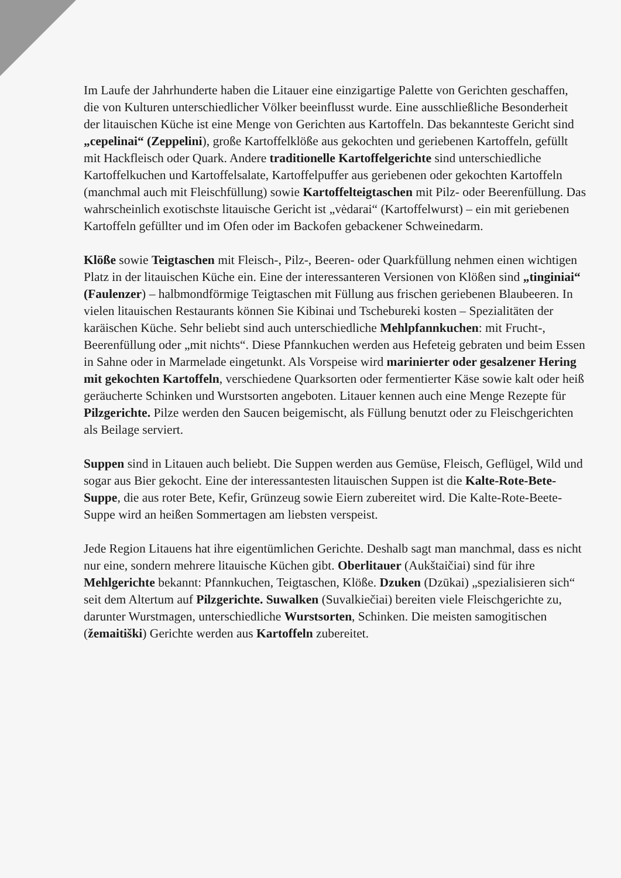Im Laufe der Jahrhunderte haben die Litauer eine einzigartige Palette von Gerichten geschaffen, die von Kulturen unterschiedlicher Völker beeinflusst wurde. Eine ausschließliche Besonderheit der litauischen Küche ist eine Menge von Gerichten aus Kartoffeln. Das bekannteste Gericht sind „cepelinai“ (Zeppelini), große Kartoffelklöße aus gekochten und geriebenen Kartoffeln, gefüllt mit Hackfleisch oder Quark. Andere traditionelle Kartoffelgerichte sind unterschiedliche Kartoffelkuchen und Kartoffelsalate, Kartoffelpuffer aus geriebenen oder gekochten Kartoffeln (manchmal auch mit Fleischfüllung) sowie Kartoffelteigtaschen mit Pilz- oder Beerenfüllung. Das wahrscheinlich exotischste litauische Gericht ist „vėdarai“ (Kartoffelwurst) – ein mit geriebenen Kartoffeln gefüllter und im Ofen oder im Backofen gebackener Schweinedarm.
Klöße sowie Teigtaschen mit Fleisch-, Pilz-, Beeren- oder Quarkfüllung nehmen einen wichtigen Platz in der litauischen Küche ein. Eine der interessanteren Versionen von Klößen sind „tinginiai“ (Faulenzer) – halbmondförmige Teigtaschen mit Füllung aus frischen geriebenen Blaubeeren. In vielen litauischen Restaurants können Sie Kibinai und Tschebureki kosten – Spezialitäten der karäischen Küche. Sehr beliebt sind auch unterschiedliche Mehlpfannkuchen: mit Frucht-, Beerenfüllung oder „mit nichts“. Diese Pfannkuchen werden aus Hefeteig gebraten und beim Essen in Sahne oder in Marmelade eingetunkt. Als Vorspeise wird marinierter oder gesalzener Hering mit gekochten Kartoffeln, verschiedene Quarksorten oder fermentierter Käse sowie kalt oder heiß geräucherte Schinken und Wurstsorten angeboten. Litauer kennen auch eine Menge Rezepte für Pilzgerichte. Pilze werden den Saucen beigemischt, als Füllung benutzt oder zu Fleischgerichten als Beilage serviert.
Suppen sind in Litauen auch beliebt. Die Suppen werden aus Gemüse, Fleisch, Geflügel, Wild und sogar aus Bier gekocht. Eine der interessantesten litauischen Suppen ist die Kalte-Rote-Bete-Suppe, die aus roter Bete, Kefir, Grünzeug sowie Eiern zubereitet wird. Die Kalte-Rote-Beete-Suppe wird an heißen Sommertagen am liebsten verspeist.
Jede Region Litauens hat ihre eigentümlichen Gerichte. Deshalb sagt man manchmal, dass es nicht nur eine, sondern mehrere litauische Küchen gibt. Oberlitauer (Aukštaičiai) sind für ihre Mehlgerichte bekannt: Pfannkuchen, Teigtaschen, Klöße. Dzuken (Dzūkai) „spezialisieren sich“ seit dem Altertum auf Pilzgerichte. Suwalken (Suvalkiečiai) bereiten viele Fleischgerichte zu, darunter Wurstmagen, unterschiedliche Wurstsorten, Schinken. Die meisten samogitischen (žemaitiški) Gerichte werden aus Kartoffeln zubereitet.